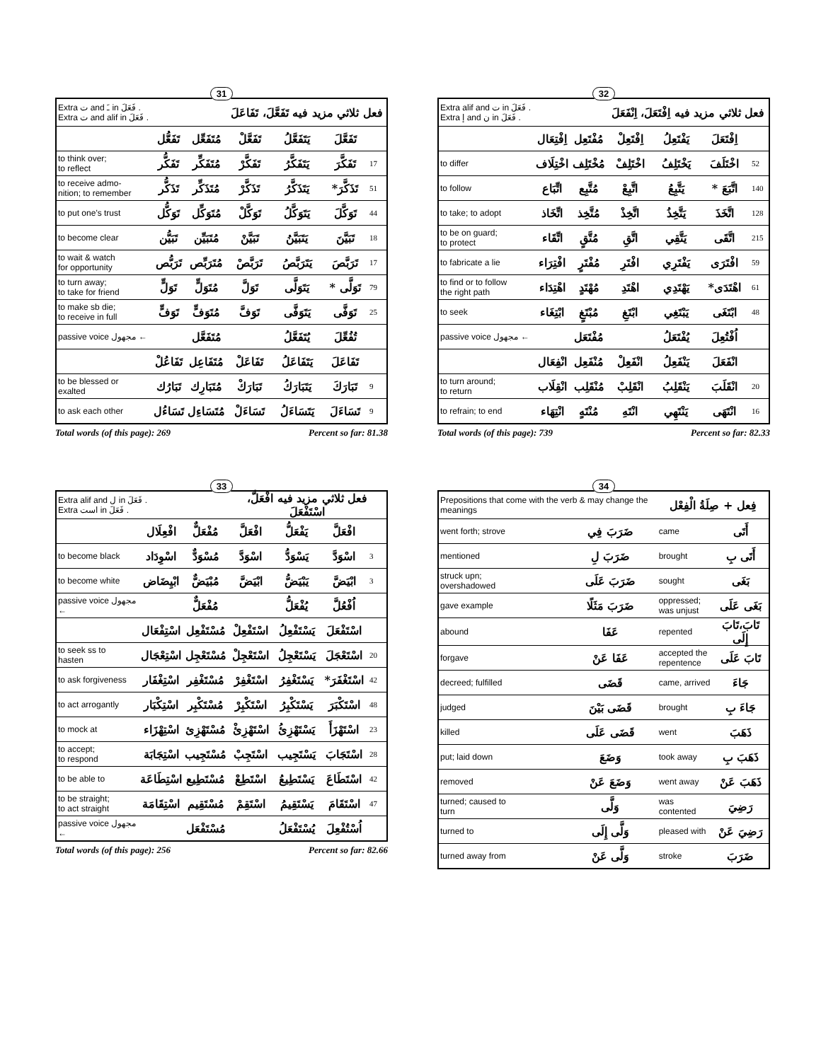31
| Extra ت and ـَ in فَعَلَ . Extra ت and alif in فَعَلَ . | | | فعل ثلاثي مزيد فيه تَفَعَّلَ، تَفَاعَلَ | | | |
| | تَفَعُّل | مُتَفَعِّل | تَفَعَّلْ | يَتَفَعَّلُ | تَفَعَّلَ | |
| to think over; to reflect | تَفَكُّر | مُتَفَكِّر | تَفَكَّرْ | يَتَفَكَّرُ | تَفَكَّرَ | 17 |
| to receive admo- nition; to remember | تَذَكُّر | مُتَذَكِّر | تَذَكَّرْ | يَتَذَكَّرُ | تَذَكَّرَ* | 51 |
| to put one's trust | تَوَكُّل | مُتَوَكِّل | تَوَكَّلْ | يَتَوَكَّلُ | تَوَكَّلَ | 44 |
| to become clear | تَبَيُّن | مُتَبَيِّن | تَبَيَّنْ | يَتَبَيَّنُ | تَبَيَّنَ | 18 |
| to wait & watch for opportunity | تَرَبُّص | مُتَرَبِّص | تَرَبَّصْ | يَتَرَبَّصُ | تَرَبَّصَ | 17 |
| to turn away; to take for friend | تَوَلٍّ | مُتَوَلٍّ | تَوَلَّ | يَتَوَلَّى | تَوَلَّى * | 79 |
| to make sb die; to receive in full | تَوَفٍّ | مُتَوَفٍّ | تَوَفَّ | يَتَوَفَّى | تَوَفَّى | 25 |
| passive voice مجهول ← | | مُتَفَعَّل | | يُتَفَعَّلُ | تُفُعِّلَ | |
| | تَفَاعُلْ | مُتَفَاعِل | تَفَاعَلْ | يَتَفَاعَلُ | تَفَاعَلَ | |
| to be blessed or exalted | تَبَارُك | مُتَبَارِك | تَبَارَكْ | يَتَبَارَكُ | تَبَارَكَ | 9 |
| to ask each other | تَسَاءُل | مُتَسَاءِل | تَسَاءَلْ | يَتَسَاءَلُ | تَسَاءَلَ | 9 |
Total words (of this page): 269 Percent so far: 81.38
32
| Extra alif and ت in فَعَلَ . Extra إ and ن in فَعَلَ . | | | فعل ثلاثي مزيد فيه اِفْتَعَلَ، اِنْفَعَلَ | | | |
| | اِفْتِعَال | مُفْتَعِل | اِفْتَعِلْ | يَفْتَعِلُ | اِفْتَعَلَ | |
| to differ | اخْتِلَاف | مُخْتَلِف | اخْتَلِفْ | يَخْتَلِفُ | اخْتَلَفَ | 52 |
| to follow | اتِّبَاع | مُتَّبِع | اتَّبِعْ | يَتَّبِعُ | اتَّبَعَ * | 140 |
| to take; to adopt | اتِّخَاذ | مُتَّخِذ | اتَّخِذْ | يَتَّخِذُ | اتَّخَذَ | 128 |
| to be on guard; to protect | اتِّقَاء | مُتَّقٍ | اتَّقِ | يَتَّقِي | اتَّقَى | 215 |
| to fabricate a lie | افْتِرَاء | مُفْتَرٍ | افْتَرِ | يَفْتَرِي | افْتَرَى | 59 |
| to find or to follow the right path | اهْتِدَاء | مُهْتَدٍ | اهْتَدِ | يَهْتَدِي | اهْتَدَى* | 61 |
| to seek | ابْتِغَاء | مُبْتَغٍ | ابْتَغِ | يَبْتَغِي | ابْتَغَى | 48 |
| passive voice مجهول ← | | مُفْتَعَل | | يُفْتَعَلُ | اُفْتُعِلَ | |
| | انْفِعَال | مُنْفَعِل | انْفَعِلْ | يَنْفَعِلُ | انْفَعَلَ | |
| to turn around; to return | انْقِلَاب | مُنْقَلِب | انْقَلِبْ | يَنْقَلِبُ | انْقَلَبَ | 20 |
| to refrain; to end | انْتِهَاء | مُنْتَهٍ | انْتَهِ | يَنْتَهِي | انْتَهَى | 16 |
Total words (of this page): 739 Percent so far: 82.33
33
| Extra alif and ل in فَعَلَ . Extra است in فَعَلَ . | | | فعل ثلاثي مزيد فيه افْعَلَّ، اسْتَفْعَلَ | | | |
| | افْعِلَال | مُفْعَلٌّ | افْعَلَّ | يَفْعَلُّ | افْعَلَّ | |
| to become black | اسْوِدَاد | مُسْوَدٌّ | اسْوَدَّ | يَسْوَدُّ | اسْوَدَّ | 3 |
| to become white | ابْيِضَاض | مُبْيَضٌّ | ابْيَضَّ | يَبْيَضُّ | ابْيَضَّ | 3 |
| passive voice مجهول ← | | مُفْعَلٌّ | | يُفْعَلُّ | اُفْعُلَّ | |
| | اسْتِفْعَال | مُسْتَفْعِل | اسْتَفْعِلْ | يَسْتَفْعِلُ | اسْتَفْعَلَ | |
| to seek ss to hasten | اسْتِعْجَال | مُسْتَعْجِل | اسْتَعْجِلْ | يَسْتَعْجِلُ | اسْتَعْجَلَ | 20 |
| to ask forgiveness | اسْتِغْفَار | مُسْتَغْفِر | اسْتَغْفِرْ | يَسْتَغْفِرُ | اسْتَغْفَرَ* | 42 |
| to act arrogantly | اسْتِكْبَار | مُسْتَكْبِر | اسْتَكْبِرْ | يَسْتَكْبِرُ | اسْتَكْبَرَ | 48 |
| to mock at | اسْتِهْزَاء | مُسْتَهْزِئ | اسْتَهْزِئْ | يَسْتَهْزِئُ | اسْتَهْزَأَ | 23 |
| to accept; to respond | اسْتِجَابَة | مُسْتَجِيب | اسْتَجِبْ | يَسْتَجِيب | اسْتَجَابَ | 28 |
| to be able to | اسْتِطَاعَة | مُسْتَطِيع | اسْتَطِعْ | يَسْتَطِيعُ | اسْتَطَاعَ | 42 |
| to be straight; to act straight | اسْتِقَامَة | مُسْتَقِيم | اسْتَقِمْ | يَسْتَقِيمُ | اسْتَقَامَ | 47 |
| passive voice مجهول ← | | مُسْتَفْعَل | | يُسْتَفْعَلُ | اُسْتُفْعِلَ | |
Total words (of this page): 256 Percent so far: 82.66
34
| Prepositions that come with the verb & may change the meanings | | فِعل + صِلَةُ الْفِعْل | |
| went forth; strove | ضَرَبَ فِي | came | أَتَى |
| mentioned | ضَرَبَ لِ | brought | أَتَى بِ |
| struck upn; overshadowed | ضَرَبَ عَلَى | sought | بَغَى |
| gave example | ضَرَبَ مَثَلًا | oppressed; was unjust | بَغَى عَلَى |
| abound | عَفَا | repented | تَابَ،تَابَ إِلَى |
| forgave | عَفَا عَنْ | accepted the repentence | تَابَ عَلَى |
| decreed; fulfilled | قَضَى | came, arrived | جَاءَ |
| judged | قَضَى بَيْنَ | brought | جَاءَ بِ |
| killed | قَضَى عَلَى | went | ذَهَبَ |
| put; laid down | وَضَعَ | took away | ذَهَبَ بِ |
| removed | وَضَعَ عَنْ | went away | ذَهَبَ عَنْ |
| turned; caused to turn | وَلَّى | was contented | رَضِيَ |
| turned to | وَلَّى إِلَى | pleased with | رَضِيَ عَنْ |
| turned away from | وَلَّى عَنْ | stroke | ضَرَبَ |